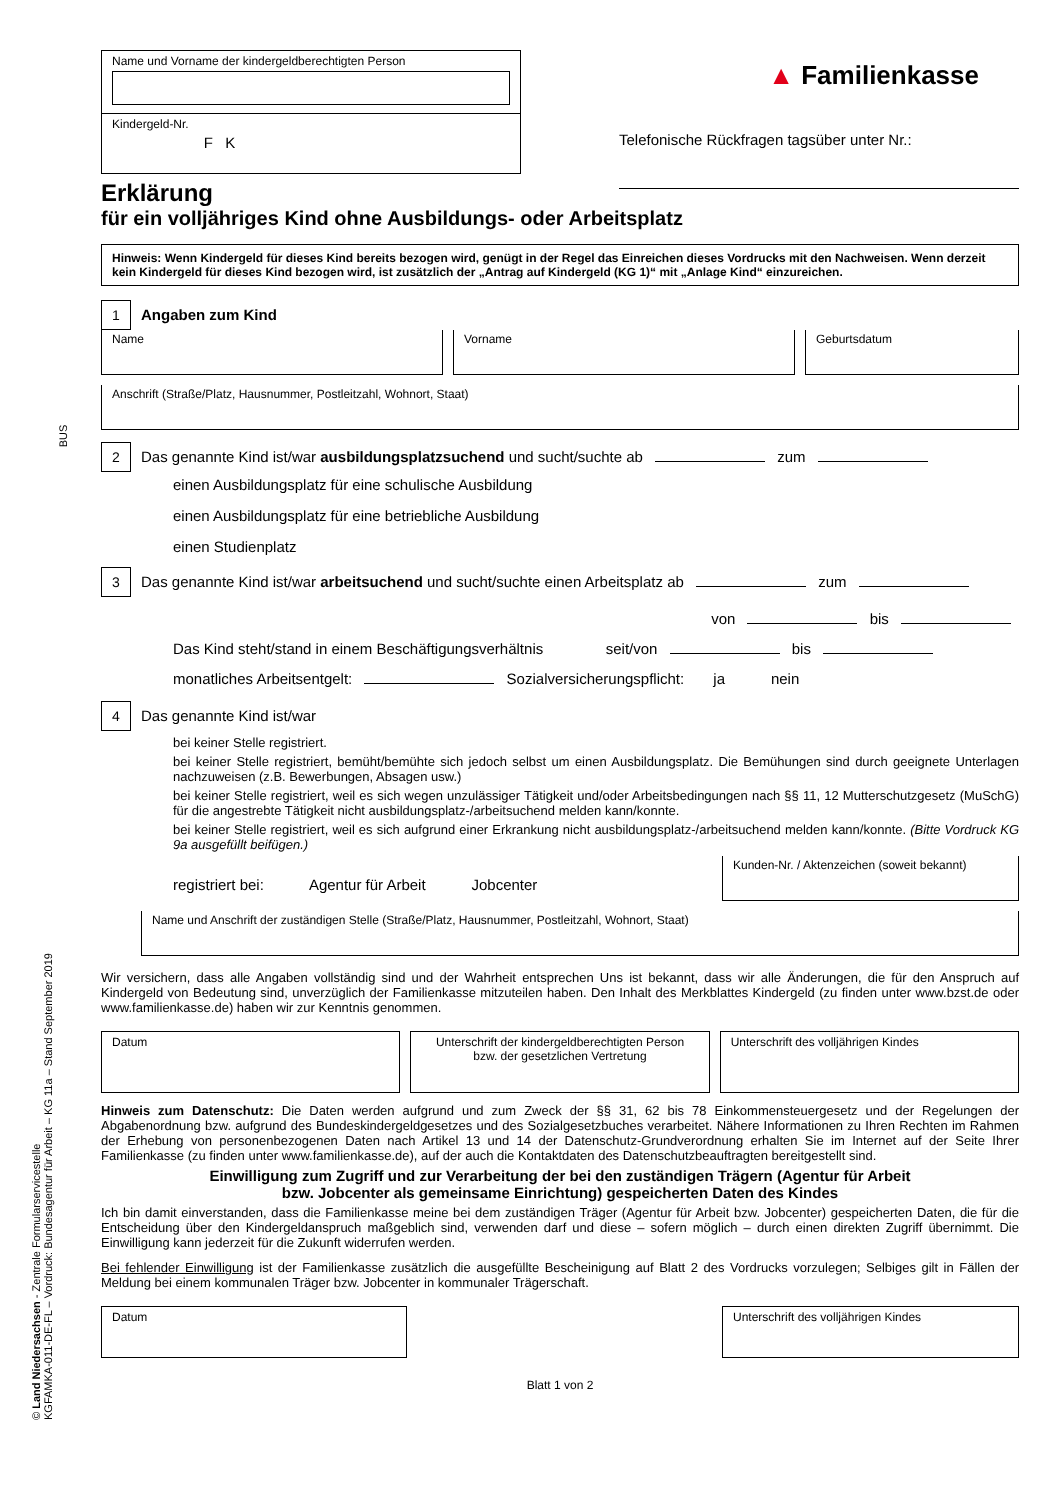© Land Niedersachsen - Zentrale Formularservicestelle
KGFAMKA-011-DE-FL – Vordruck: Bundesagentur für Arbeit – KG 11a – Stand September 2019
Name und Vorname der kindergeldberechtigten Person
Kindergeld-Nr.
F K
▲ Familienkasse
Telefonische Rückfragen tagsüber unter Nr.:
Erklärung
für ein volljähriges Kind ohne Ausbildungs- oder Arbeitsplatz
Hinweis: Wenn Kindergeld für dieses Kind bereits bezogen wird, genügt in der Regel das Einreichen dieses Vordrucks mit den Nachweisen. Wenn derzeit kein Kindergeld für dieses Kind bezogen wird, ist zusätzlich der „Antrag auf Kindergeld (KG 1)“ mit „Anlage Kind“ einzureichen.
1 Angaben zum Kind
Name Vorname Geburtsdatum
Anschrift (Straße/Platz, Hausnummer, Postleitzahl, Wohnort, Staat)
2 Das genannte Kind ist/war ausbildungsplatzsuchend und sucht/suchte ab zum
einen Ausbildungsplatz für eine schulische Ausbildung
einen Ausbildungsplatz für eine betriebliche Ausbildung
einen Studienplatz
3 Das genannte Kind ist/war arbeitsuchend und sucht/suchte einen Arbeitsplatz ab zum
von bis
Das Kind steht/stand in einem Beschäftigungsverhältnis seit/von bis
monatliches Arbeitsentgelt: Sozialversicherungspflicht: ja nein
4 Das genannte Kind ist/war
bei keiner Stelle registriert.
bei keiner Stelle registriert, bemüht/bemühte sich jedoch selbst um einen Ausbildungsplatz. Die Bemühungen sind durch geeignete Unterlagen nachzuweisen (z.B. Bewerbungen, Absagen usw.)
bei keiner Stelle registriert, weil es sich wegen unzulässiger Tätigkeit und/oder Arbeitsbedingungen nach §§ 11, 12 Mutterschutz­gesetz (MuSchG) für die angestrebte Tätigkeit nicht ausbildungsplatz-/arbeitsuchend melden kann/konnte.
bei keiner Stelle registriert, weil es sich aufgrund einer Erkrankung nicht ausbildungsplatz-/arbeitsuchend melden kann/konnte. (Bitte Vordruck KG 9a ausgefüllt beifügen.)
registriert bei: Agentur für Arbeit Jobcenter
Kunden-Nr. / Aktenzeichen (soweit bekannt)
Name und Anschrift der zuständigen Stelle (Straße/Platz, Hausnummer, Postleitzahl, Wohnort, Staat)
Wir versichern, dass alle Angaben vollständig sind und der Wahrheit entsprechen Uns ist bekannt, dass wir alle Änderungen, die für den Anspruch auf Kindergeld von Bedeutung sind, unverzüglich der Familienkasse mitzuteilen haben. Den Inhalt des Merkblattes Kindergeld (zu finden unter www.bzst.de oder www.familienkasse.de) haben wir zur Kenntnis genommen.
Datum Unterschrift der kindergeldberechtigten Person
bzw. der gesetzlichen Vertretung
Unterschrift des volljährigen Kindes
Hinweis zum Datenschutz: Die Daten werden aufgrund und zum Zweck der §§ 31, 62 bis 78 Einkommensteuergesetz und der Regelungen der Abgabenordnung bzw. aufgrund des Bundeskindergeldgesetzes und des Sozialgesetzbuches verarbeitet. Nähere Informationen zu Ihren Rechten im Rahmen der Erhebung von personenbezogenen Daten nach Artikel 13 und 14 der Datenschutz-Grundverordnung erhalten Sie im Internet auf der Seite Ihrer Familienkasse (zu finden unter www.familienkasse.de), auf der auch die Kontaktdaten des Datenschutzbeauftragten bereitgestellt sind.
Einwilligung zum Zugriff und zur Verarbeitung der bei den zuständigen Trägern (Agentur für Arbeit
bzw. Jobcenter als gemeinsame Einrichtung) gespeicherten Daten des Kindes
Ich bin damit einverstanden, dass die Familienkasse meine bei dem zuständigen Träger (Agentur für Arbeit bzw. Jobcenter) gespeicherten Daten, die für die Entscheidung über den Kindergeldanspruch maßgeblich sind, verwenden darf und diese – sofern möglich – durch einen direkten Zugriff übernimmt. Die Einwilligung kann jederzeit für die Zukunft widerrufen werden.
Bei fehlender Einwilligung ist der Familienkasse zusätzlich die ausgefüllte Bescheinigung auf Blatt 2 des Vordrucks vorzulegen; Selbiges gilt in Fällen der Meldung bei einem kommunalen Träger bzw. Jobcenter in kommunaler Trägerschaft.
Datum Unterschrift des volljährigen Kindes
Blatt 1 von 2
BUS